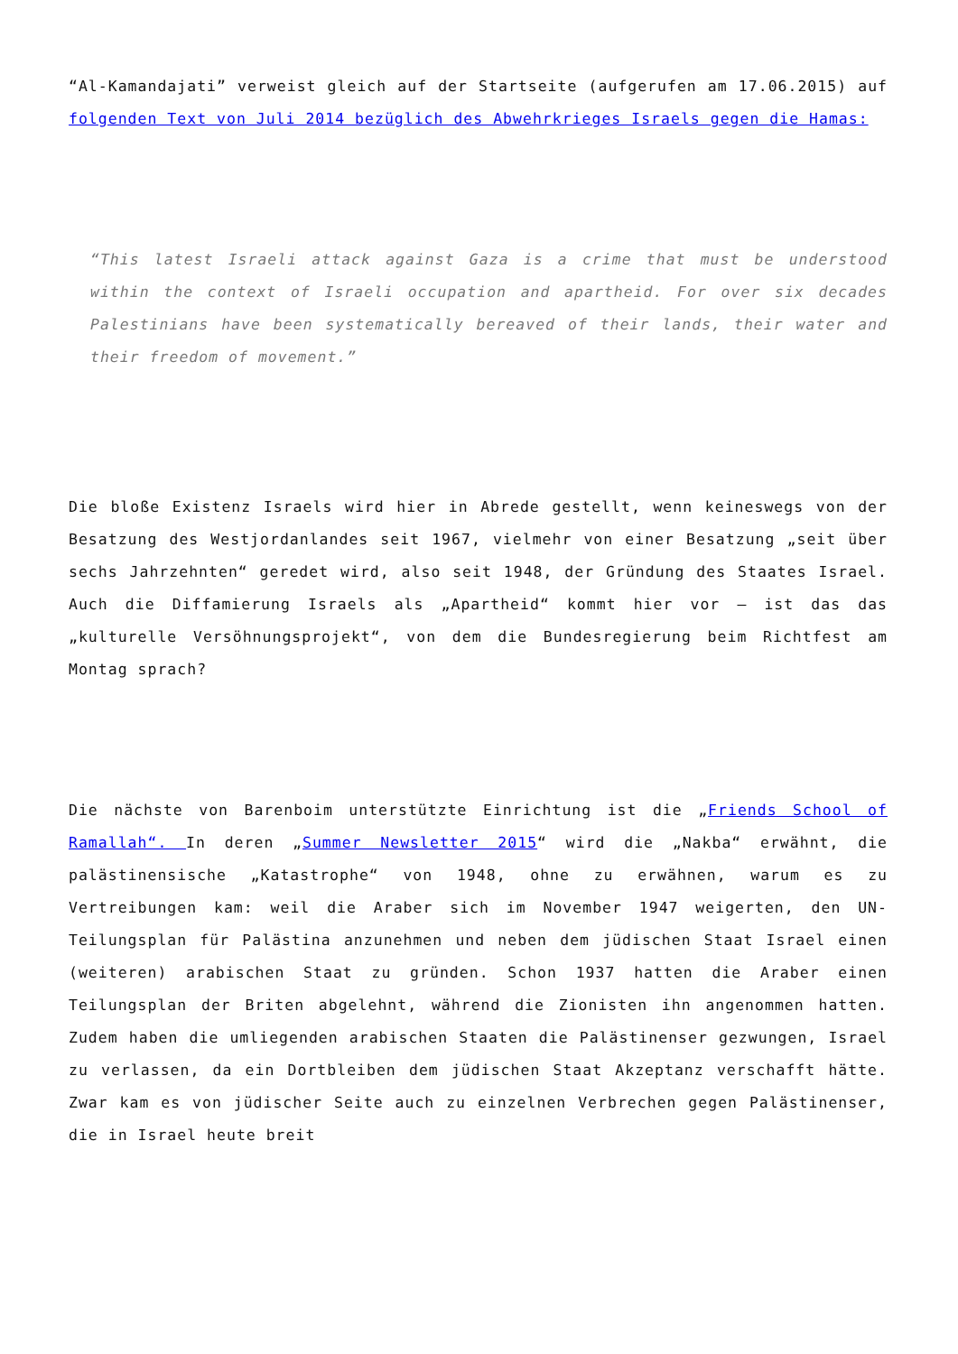“Al-Kamandajati” verweist gleich auf der Startseite (aufgerufen am 17.06.2015) auf folgenden Text von Juli 2014 bezüglich des Abwehrkrieges Israels gegen die Hamas:
“This latest Israeli attack against Gaza is a crime that must be understood within the context of Israeli occupation and apartheid. For over six decades Palestinians have been systematically bereaved of their lands, their water and their freedom of movement.”
Die bloße Existenz Israels wird hier in Abrede gestellt, wenn keineswegs von der Besatzung des Westjordanlandes seit 1967, vielmehr von einer Besatzung „seit über sechs Jahrzehnten“ geredet wird, also seit 1948, der Gründung des Staates Israel. Auch die Diffamierung Israels als „Apartheid“ kommt hier vor – ist das das „kulturelle Versöhnungsprojekt“, von dem die Bundesregierung beim Richtfest am Montag sprach?
Die nächste von Barenboim unterstützte Einrichtung ist die „Friends School of Ramallah“. In deren „Summer Newsletter 2015“ wird die „Nakba“ erwähnt, die palästinensische „Katastrophe“ von 1948, ohne zu erwähnen, warum es zu Vertreibungen kam: weil die Araber sich im November 1947 weigerten, den UN-Teilungsplan für Palästina anzunehmen und neben dem jüdischen Staat Israel einen (weiteren) arabischen Staat zu gründen. Schon 1937 hatten die Araber einen Teilungsplan der Briten abgelehnt, während die Zionisten ihn angenommen hatten. Zudem haben die umliegenden arabischen Staaten die Palästinenser gezwungen, Israel zu verlassen, da ein Dortbleiben dem jüdischen Staat Akzeptanz verschafft hätte. Zwar kam es von jüdischer Seite auch zu einzelnen Verbrechen gegen Palästinenser, die in Israel heute breit